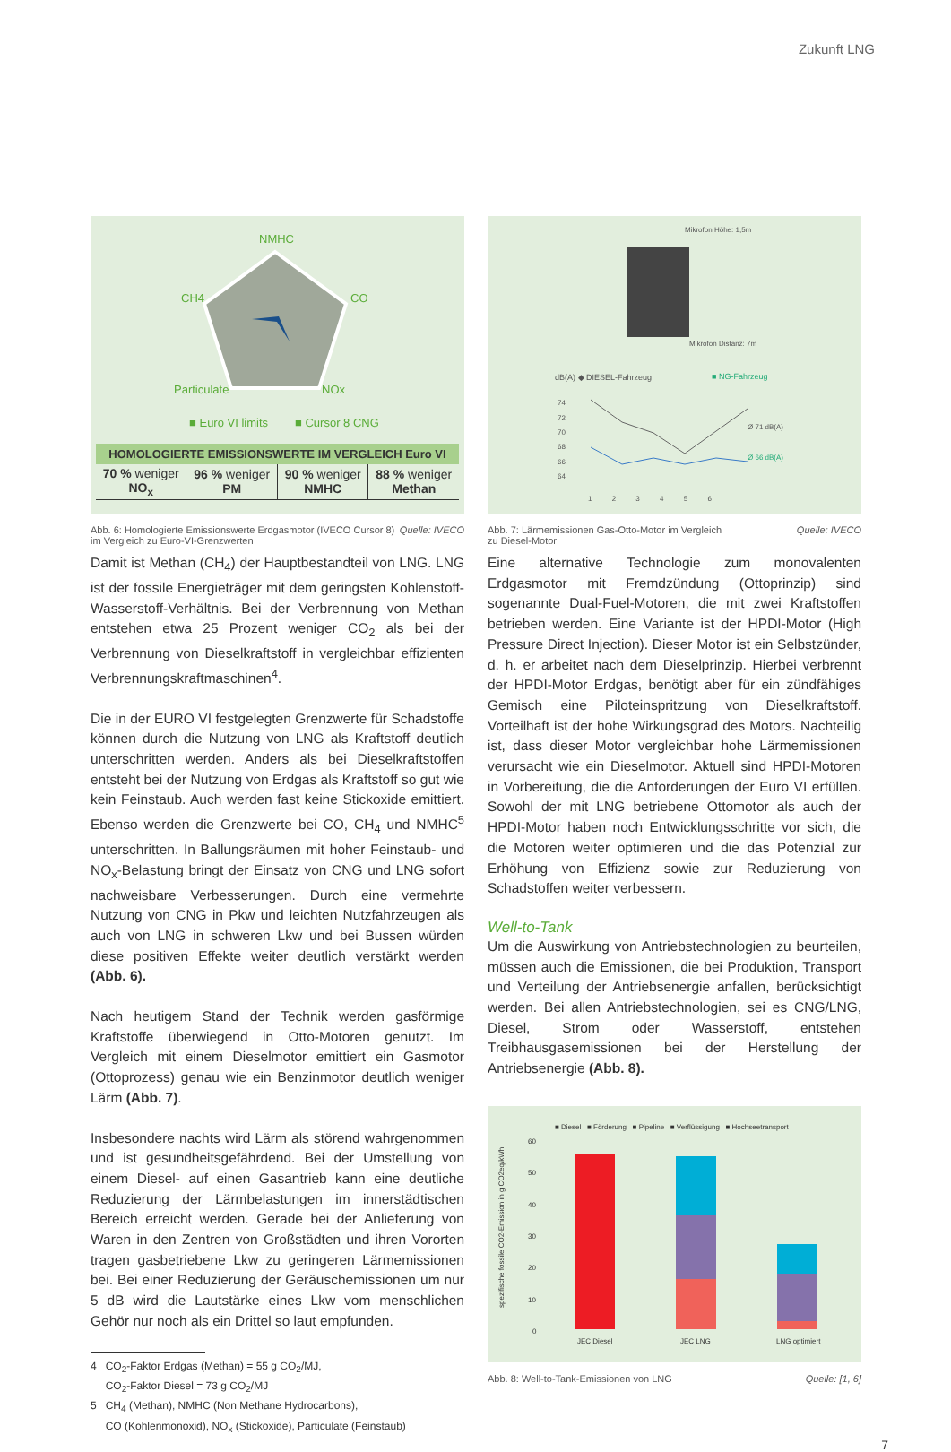Zukunft LNG
NMHC
CO
CH4
Particulate
NOx
■ Euro VI limits
■ Cursor 8 CNG
| HOMOLOGIERTE EMISSIONSWERTE IM VERGLEICH Euro VI | | | |
| --- | --- | --- | --- |
| 70 % weniger NO<sub>x</sub> | 96 % weniger PM | 90 % weniger NMHC | 88 % weniger Methan |
Abb. 6: Homologierte Emissionswerte Erdgasmotor (IVECO Cursor 8)
im Vergleich zu Euro-VI-Grenzwerten Quelle: IVECO
Damit ist Methan (CH<sub>4</sub>) der Hauptbestandteil von LNG. LNG ist der fossile Energieträger mit dem geringsten Kohlenstoff-Wasserstoff-Verhältnis. Bei der Verbrennung von Methan entstehen etwa 25 Prozent weniger CO<sub>2</sub> als bei der Verbrennung von Dieselkraftstoff in vergleichbar effizienten Verbrennungskraftmaschinen<sup>4</sup>.
Die in der EURO VI festgelegten Grenzwerte für Schadstoffe können durch die Nutzung von LNG als Kraftstoff deutlich unterschritten werden. Anders als bei Dieselkraftstoffen entsteht bei der Nutzung von Erdgas als Kraftstoff so gut wie kein Feinstaub. Auch werden fast keine Stickoxide emittiert. Ebenso werden die Grenzwerte bei CO, CH<sub>4</sub> und NMHC<sup>5</sup> unterschritten. In Ballungsräumen mit hoher Feinstaub- und NO<sub>x</sub>-Belastung bringt der Einsatz von CNG und LNG sofort nachweisbare Verbesserungen. Durch eine vermehrte Nutzung von CNG in Pkw und leichten Nutzfahrzeugen als auch von LNG in schweren Lkw und bei Bussen würden diese positiven Effekte weiter deutlich verstärkt werden (Abb. 6).
Nach heutigem Stand der Technik werden gasförmige Kraftstoffe überwiegend in Otto-Motoren genutzt. Im Vergleich mit einem Dieselmotor emittiert ein Gasmotor (Ottoprozess) genau wie ein Benzinmotor deutlich weniger Lärm (Abb. 7).
Insbesondere nachts wird Lärm als störend wahrgenommen und ist gesundheitsgefährdend. Bei der Umstellung von einem Diesel- auf einen Gasantrieb kann eine deutliche Reduzierung der Lärmbelastungen im innerstädtischen Bereich erreicht werden. Gerade bei der Anlieferung von Waren in den Zentren von Großstädten und ihren Vororten tragen gasbetriebene Lkw zu geringeren Lärmemissionen bei. Bei einer Reduzierung der Geräuschemissionen um nur 5 dB wird die Lautstärke eines Lkw vom menschlichen Gehör nur noch als ein Drittel so laut empfunden.
4 CO<sub>2</sub>-Faktor Erdgas (Methan) = 55 g CO<sub>2</sub>/MJ,
CO<sub>2</sub>-Faktor Diesel = 73 g CO<sub>2</sub>/MJ
5 CH<sub>4</sub> (Methan), NMHC (Non Methane Hydrocarbons),
CO (Kohlenmonoxid), NO<sub>x</sub> (Stickoxide), Particulate (Feinstaub)
Mikrofon Höhe: 1,5m
Mikrofon Distanz: 7m
dB(A) ◆ DIESEL-Fahrzeug
■ NG-Fahrzeug
74
72
70
68
66
64
Ø 71 dB(A)
Ø 66 dB(A)
1 2 3 4 5 6
Abb. 7: Lärmemissionen Gas-Otto-Motor im Vergleich
zu Diesel-Motor Quelle: IVECO
Eine alternative Technologie zum monovalenten Erdgasmotor mit Fremdzündung (Ottoprinzip) sind sogenannte Dual-Fuel-Motoren, die mit zwei Kraftstoffen betrieben werden. Eine Variante ist der HPDI-Motor (High Pressure Direct Injection). Dieser Motor ist ein Selbstzünder, d. h. er arbeitet nach dem Dieselprinzip. Hierbei verbrennt der HPDI-Motor Erdgas, benötigt aber für ein zündfähiges Gemisch eine Piloteinspritzung von Dieselkraftstoff. Vorteilhaft ist der hohe Wirkungsgrad des Motors. Nachteilig ist, dass dieser Motor vergleichbar hohe Lärmemissionen verursacht wie ein Dieselmotor. Aktuell sind HPDI-Motoren in Vorbereitung, die die Anforderungen der Euro VI erfüllen. Sowohl der mit LNG betriebene Ottomotor als auch der HPDI-Motor haben noch Entwicklungsschritte vor sich, die die Motoren weiter optimieren und die das Potenzial zur Erhöhung von Effizienz sowie zur Reduzierung von Schadstoffen weiter verbessern.
Well-to-Tank
Um die Auswirkung von Antriebstechnologien zu beurteilen, müssen auch die Emissionen, die bei Produktion, Transport und Verteilung der Antriebsenergie anfallen, berücksichtigt werden. Bei allen Antriebstechnologien, sei es CNG/LNG, Diesel, Strom oder Wasserstoff, entstehen Treibhausgasemissionen bei der Herstellung der Antriebsenergie (Abb. 8).
■ Diesel ■ Förderung ■ Pipeline ■ Verflüssigung ■ Hochseetransport
spezifische fossile CO2-Emission in g CO2eq/kWh
60
50
40
30
20
10
0
JEC Diesel
JEC LNG
LNG optimiert
Abb. 8: Well-to-Tank-Emissionen von LNG Quelle: [1, 6]
7